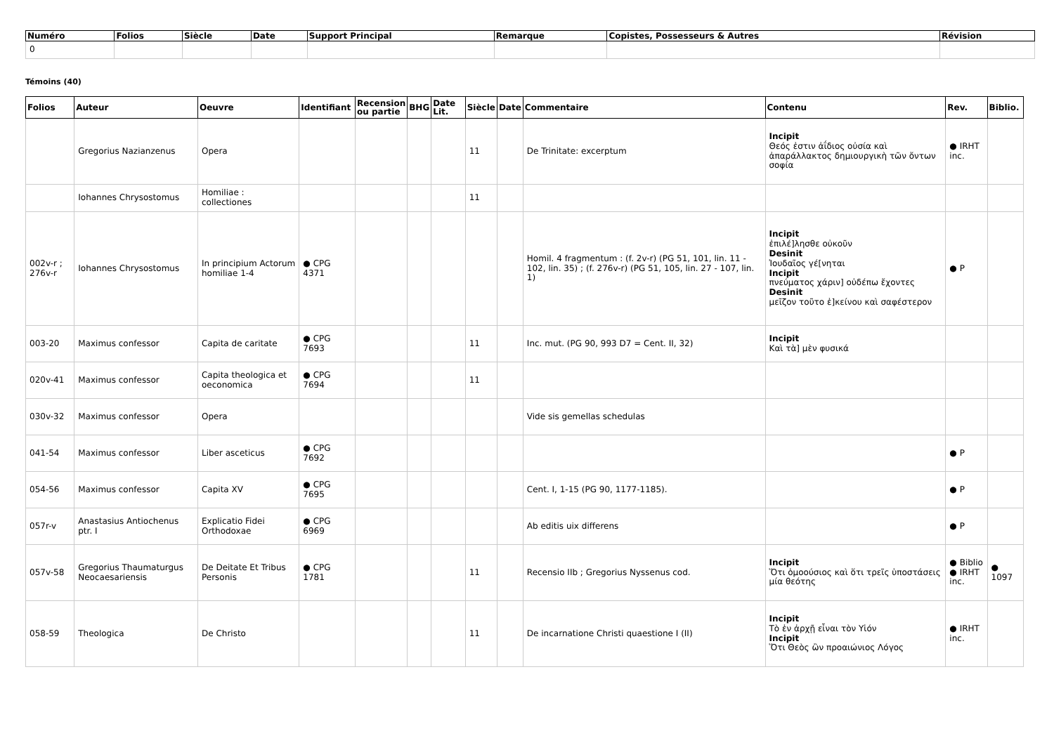| Numéro | Folios | Siècle | Date | Support Principal | Remarque | Copistes, Possesseurs & Autres | Révision |
| --- | --- | --- | --- | --- | --- | --- | --- |
| 0 | | | | | | | |
Témoins (40)
| Folios | Auteur | Oeuvre | Identifiant | Recension ou partie | BHG | Date Lit. | Siècle | Date | Commentaire | Contenu | Rev. | Biblio. |
| --- | --- | --- | --- | --- | --- | --- | --- | --- | --- | --- | --- | --- |
| | Gregorius Nazianzenus | Opera | | | | | 11 | | De Trinitate: excerptum | Incipit Θεός ἐστιν ἀΐδιος οὐσία καὶ ἀπαράλλακτος δημιουργικὴ τῶν ὄντων σοφία | ● IRHT inc. | |
| | Iohannes Chrysostomus | Homiliae : collectiones | | | | | 11 | | | | | |
| 002v-r ; 276v-r | Iohannes Chrysostomus | In principium Actorum homiliae 1-4 | ● CPG 4371 | | | | | | Homil. 4 fragmentum : (f. 2v-r) (PG 51, 101, lin. 11 - 102, lin. 35) ; (f. 276v-r) (PG 51, 105, lin. 27 - 107, lin. 1) | Incipit ἐπιλέ]λησθε οὐκοῦν Desinit Ἰουδαῖος γέ[νηται Incipit πνεύματος χάριν] οὐδέπω ἔχοντες Desinit μεῖζον τοῦτο ἐ]κείνου καὶ σαφέστερον | ● P | |
| 003-20 | Maximus confessor | Capita de caritate | ● CPG 7693 | | | | 11 | | Inc. mut. (PG 90, 993 D7 = Cent. II, 32) | Incipit Καὶ τὰ] μὲν φυσικά | | |
| 020v-41 | Maximus confessor | Capita theologica et oeconomica | ● CPG 7694 | | | | 11 | | | | | |
| 030v-32 | Maximus confessor | Opera | | | | | | | Vide sis gemellas schedulas | | | |
| 041-54 | Maximus confessor | Liber asceticus | ● CPG 7692 | | | | | | | | ● P | |
| 054-56 | Maximus confessor | Capita XV | ● CPG 7695 | | | | | | Cent. I, 1-15 (PG 90, 1177-1185). | | ● P | |
| 057r-v | Anastasius Antiochenus ptr. I | Explicatio Fidei Orthodoxae | ● CPG 6969 | | | | | | Ab editis uix differens | | ● P | |
| 057v-58 | Gregorius Thaumaturgus Neocaesariensis | De Deitate Et Tribus Personis | ● CPG 1781 | | | | 11 | | Recensio IIb ; Gregorius Nyssenus cod. | Incipit Ὅτι ὁμοούσιος καὶ ὅτι τρεῖς ὑποστάσεις μία θεότης | ● Biblio ● IRHT inc. | ● 1097 |
| 058-59 | Theologica | De Christo | | | | | 11 | | De incarnatione Christi quaestione I (II) | Incipit Τὸ ἐν ἀρχῇ εἶναι τὸν Υἱόν Incipit Ὅτι Θεὸς ὢν προαιώνιος Λόγος | ● IRHT inc. | |